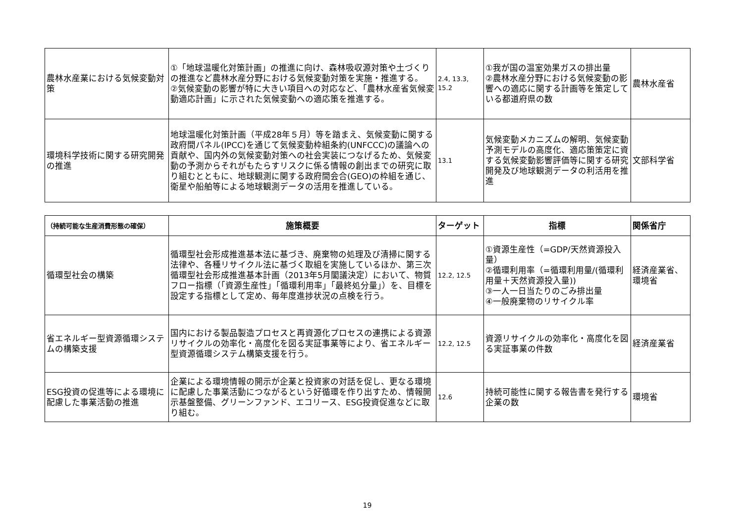| 農林水産業における気候変動対策 | ①「地球温暖化対策計画」の推進に向け、森林吸収源対策や土づくりの推進など農林水産分野における気候変動対策を実施・推進する。 ②気候変動の影響が特に大きい項目への対応など、「農林水産省気候変動適応計画」に示された気候変動への適応策を推進する。 | 2.4, 13.3, 15.2 | ①我が国の温室効果ガスの排出量 ②農林水産分野における気候変動の影響への適応に関する計画等を策定している都道府県の数 | 農林水産省 |
| 環境科学技術に関する研究開発の推進 | 地球温暖化対策計画（平成28年５月）等を踏まえ、気候変動に関する政府間パネル(IPCC)を通じて気候変動枠組条約(UNFCCC)の議論への貢献や、国内外の気候変動対策への社会実装につなげるため、気候変動の予測からそれがもたらすリスクに係る情報の創出までの研究に取り組むとともに、地球観測に関する政府間会合(GEO)の枠組を通じ、衛星や船舶等による地球観測データの活用を推進している。 | 13.1 | 気候変動メカニズムの解明、気候変動予測モデルの高度化、適応策策定に資する気候変動影響評価等に関する研究開発及び地球観測データの利活用を推進 | 文部科学省 |
| （持続可能な生産消費形態の確保） | 施策概要 | ターゲット | 指標 | 関係省庁 |
| --- | --- | --- | --- | --- |
| 循環型社会の構築 | 循環型社会形成推進基本法に基づき、廃棄物の処理及び清掃に関する法律や、各種リサイクル法に基づく取組を実施しているほか、第三次循環型社会形成推進基本計画（2013年5月閣議決定）において、物質フロー指標（「資源生産性」「循環利用率」「最終処分量」）を、目標を設定する指標として定め、毎年度進捗状況の点検を行う。 | 12.2, 12.5 | ①資源生産性（=GDP/天然資源投入量） ②循環利用率（=循環利用量/(循環利用量＋天然資源投入量)) ③一人一日当たりのごみ排出量 ④一般廃棄物のリサイクル率 | 経済産業省、環境省 |
| 省エネルギー型資源循環システムの構築支援 | 国内における製品製造プロセスと再資源化プロセスの連携による資源リサイクルの効率化・高度化を図る実証事業等により、省エネルギー型資源循環システム構築支援を行う。 | 12.2, 12.5 | 資源リサイクルの効率化・高度化を図る実証事業の件数 | 経済産業省 |
| ESG投資の促進等による環境に配慮した事業活動の推進 | 企業による環境情報の開示が企業と投資家の対話を促し、更なる環境に配慮した事業活動につながるという好循環を作り出すため、情報開示基盤整備、グリーンファンド、エコリース、ESG投資促進などに取り組む。 | 12.6 | 持続可能性に関する報告書を発行する企業の数 | 環境省 |
19